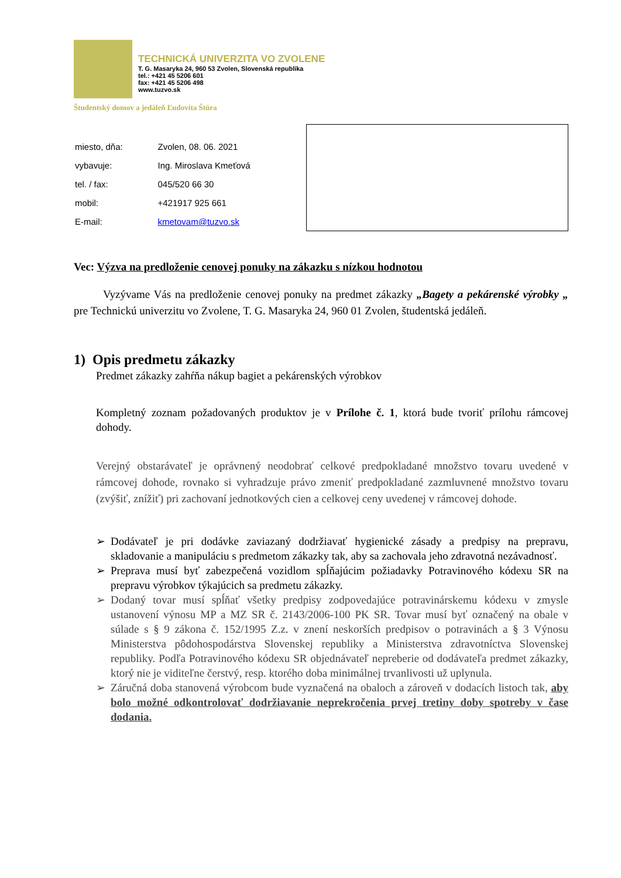TECHNICKÁ UNIVERZITA VO ZVOLENE
T. G. Masaryka 24, 960 53 Zvolen, Slovenská republika
tel.: +421 45 5206 601
fax: +421 45 5206 498
www.tuzvo.sk
Študentský domov a jedáleň Ľudovíta Štúra
| miesto, dňa: | Zvolen, 08. 06. 2021 |
| vybavuje: | Ing. Miroslava Kmeťová |
| tel. / fax: | 045/520 66 30 |
| mobil: | +421917 925 661 |
| E-mail: | kmetovam@tuzvo.sk |
Vec: Výzva na predloženie cenovej ponuky na zákazku s nízkou hodnotou
Vyzývame Vás na predloženie cenovej ponuky na predmet zákazky „Bagety a pekárenské výrobky „ pre Technickú univerzitu vo Zvolene, T. G. Masaryka 24, 960 01 Zvolen, študentská jedáleň.
1) Opis predmetu zákazky
Predmet zákazky zahŕňa nákup bagiet a pekárenských výrobkov
Kompletný zoznam požadovaných produktov je v Prílohe č. 1, ktorá bude tvoriť prílohu rámcovej dohody.
Verejný obstarávateľ je oprávnený neodobrať celkové predpokladané množstvo tovaru uvedené v rámcovej dohode, rovnako si vyhradzuje právo zmeniť predpokladané zazmluvnené množstvo tovaru (zvýšiť, znížiť) pri zachovaní jednotkových cien a celkovej ceny uvedenej v rámcovej dohode.
➢ Dodávateľ je pri dodávke zaviazaný dodržiavať hygienické zásady a predpisy na prepravu, skladovanie a manipuláciu s predmetom zákazky tak, aby sa zachovala jeho zdravotná nezávadnosť.
➢ Preprava musí byť zabezpečená vozidlom spĺňajúcim požiadavky Potravinového kódexu SR na prepravu výrobkov týkajúcich sa predmetu zákazky.
➢ Dodaný tovar musí spĺňať všetky predpisy zodpovedajúce potravinárskemu kódexu v zmysle ustanovení výnosu MP a MZ SR č. 2143/2006-100 PK SR. Tovar musí byť označený na obale v súlade s § 9 zákona č. 152/1995 Z.z. v znení neskorších predpisov o potravinách a § 3 Výnosu Ministerstva pôdohospodárstva Slovenskej republiky a Ministerstva zdravotníctva Slovenskej republiky. Podľa Potravinového kódexu SR objednávateľ nepreberie od dodávateľa predmet zákazky, ktorý nie je viditeľne čerstvý, resp. ktorého doba minimálnej trvanlivosti už uplynula.
➢ Záručná doba stanovená výrobcom bude vyznačená na obaloch a zároveň v dodacích listoch tak, aby bolo možné odkontrolovať dodržiavanie neprekročenia prvej tretiny doby spotreby v čase dodania.